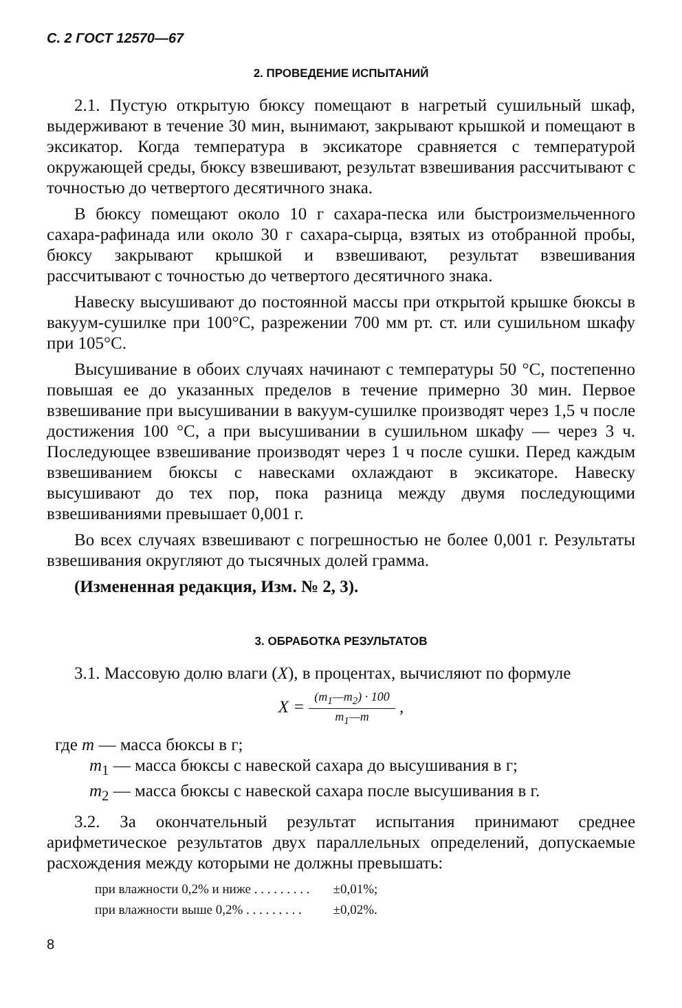С. 2 ГОСТ 12570—67
2. ПРОВЕДЕНИЕ ИСПЫТАНИЙ
2.1. Пустую открытую бюксу помещают в нагретый сушильный шкаф, выдерживают в течение 30 мин, вынимают, закрывают крышкой и помещают в эксикатор. Когда температура в эксикаторе сравняется с температурой окружающей среды, бюксу взвешивают, результат взвешивания рассчитывают с точностью до четвертого десятичного знака.
В бюксу помещают около 10 г сахара-песка или быстроизмельченного сахара-рафинада или около 30 г сахара-сырца, взятых из отобранной пробы, бюксу закрывают крышкой и взвешивают, результат взвешивания рассчитывают с точностью до четвертого десятичного знака.
Навеску высушивают до постоянной массы при открытой крышке бюксы в вакуум-сушилке при 100°С, разрежении 700 мм рт. ст. или сушильном шкафу при 105°С.
Высушивание в обоих случаях начинают с температуры 50 °С, постепенно повышая ее до указанных пределов в течение примерно 30 мин. Первое взвешивание при высушивании в вакуум-сушилке производят через 1,5 ч после достижения 100 °С, а при высушивании в сушильном шкафу — через 3 ч. Последующее взвешивание производят через 1 ч после сушки. Перед каждым взвешиванием бюксы с навесками охлаждают в эксикаторе. Навеску высушивают до тех пор, пока разница между двумя последующими взвешиваниями превышает 0,001 г.
Во всех случаях взвешивают с погрешностью не более 0,001 г. Результаты взвешивания округляют до тысячных долей грамма.
(Измененная редакция, Изм. № 2, 3).
3. ОБРАБОТКА РЕЗУЛЬТАТОВ
3.1. Массовую долю влаги (X), в процентах, вычисляют по формуле
X = (m<sub>1</sub>—m<sub>2</sub>) · 100 m<sub>1</sub>—m ,
где m — масса бюксы в г;
m<sub>1</sub> — масса бюксы с навеской сахара до высушивания в г;
m<sub>2</sub> — масса бюксы с навеской сахара после высушивания в г.
3.2. За окончательный результат испытания принимают среднее арифметическое результатов двух параллельных определений, допускаемые расхождения между которыми не должны превышать:
| при влажности 0,2% и ниже . . . . . . . . . | ±0,01%; |
| при влажности выше 0,2% . . . . . . . . . | ±0,02%. |
8